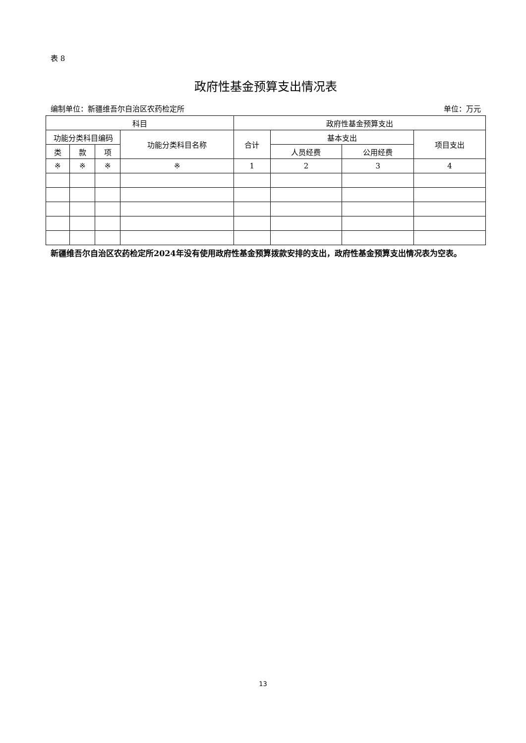表 8
政府性基金预算支出情况表
编制单位：新疆维吾尔自治区农药检定所 单位：万元
| 科目 | | | | 政府性基金预算支出 | | | |
| --- | --- | --- | --- | --- | --- | --- | --- |
| 功能分类科目编码 | | | 功能分类科目名称 | 合计 | 基本支出 | | 项目支出 |
| 类 | 款 | 项 | | | 人员经费 | 公用经费 | |
| ※ | ※ | ※ | ※ | 1 | 2 | 3 | 4 |
新疆维吾尔自治区农药检定所2024年没有使用政府性基金预算拨款安排的支出，政府性基金预算支出情况表为空表。
13